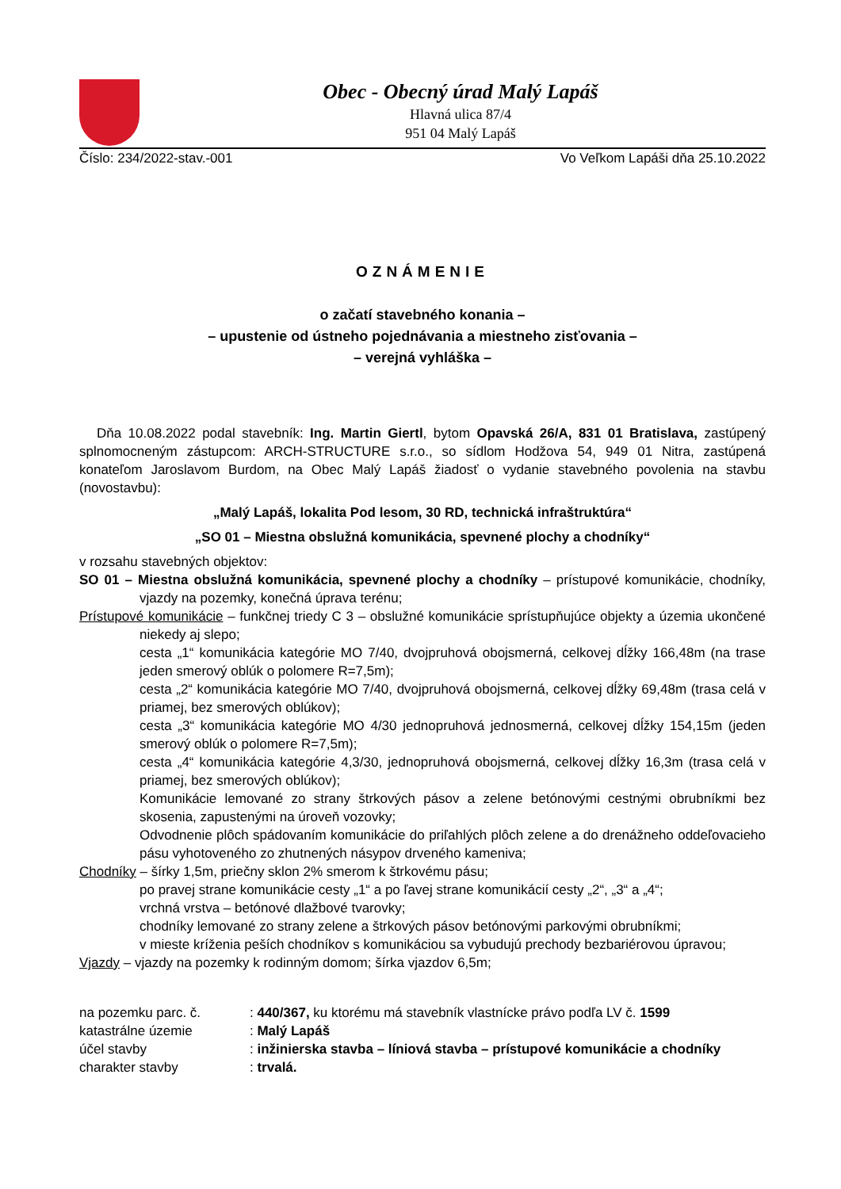Obec - Obecný úrad Malý Lapáš
Hlavná ulica 87/4
951 04 Malý Lapáš
Číslo: 234/2022-stav.-001 Vo Veľkom Lapáši dňa 25.10.2022
OZNÁMENIE
o začatí stavebného konania –
– upustenie od ústneho pojednávania a miestneho zisťovania –
– verejná vyhláška –
Dňa 10.08.2022 podal stavebník: Ing. Martin Giertl, bytom Opavská 26/A, 831 01 Bratislava, zastúpený splnomocneným zástupcom: ARCH-STRUCTURE s.r.o., so sídlom Hodžova 54, 949 01 Nitra, zastúpená konateľom Jaroslavom Burdom, na Obec Malý Lapáš žiadosť o vydanie stavebného povolenia na stavbu (novostavbu):
„Malý Lapáš, lokalita Pod lesom, 30 RD, technická infraštruktúra“
„SO 01 – Miestna obslužná komunikácia, spevnené plochy a chodníky“
v rozsahu stavebných objektov:
SO 01 – Miestna obslužná komunikácia, spevnené plochy a chodníky – prístupové komunikácie, chodníky, vjazdy na pozemky, konečná úprava terénu;
Prístupové komunikácie – funkčnej triedy C 3 – obslužné komunikácie sprístupňujúce objekty a územia ukončené niekedy aj slepo;
cesta „1“ komunikácia kategórie MO 7/40, dvojpruhová obojsmerná, celkovej dĺžky 166,48m (na trase jeden smerový oblúk o polomere R=7,5m);
cesta „2“ komunikácia kategórie MO 7/40, dvojpruhová obojsmerná, celkovej dĺžky 69,48m (trasa celá v priamej, bez smerových oblúkov);
cesta „3“ komunikácia kategórie MO 4/30 jednopruhová jednosmerná, celkovej dĺžky 154,15m (jeden smerový oblúk o polomere R=7,5m);
cesta „4“ komunikácia kategórie 4,3/30, jednopruhová obojsmerná, celkovej dĺžky 16,3m (trasa celá v priamej, bez smerových oblúkov);
Komunikácie lemované zo strany štrkových pásov a zelene betónovými cestnými obrubníkmi bez skosenia, zapustenými na úroveň vozovky;
Odvodnenie plôch spádovaním komunikácie do priľahlých plôch zelene a do drenážneho oddeľovacieho pásu vyhotoveného zo zhutnených násypov drveného kameniva;
Chodníky – šírky 1,5m, priečny sklon 2% smerom k štrkovému pásu;
po pravej strane komunikácie cesty „1“ a po ľavej strane komunikácií cesty „2“, „3“ a „4“;
vrchná vrstva – betónové dlažbové tvarovky;
chodníky lemované zo strany zelene a štrkových pásov betónovými parkovými obrubníkmi;
v mieste kríženia peších chodníkov s komunikáciou sa vybudujú prechody bezbariérovou úpravou;
Vjazdy – vjazdy na pozemky k rodinným domom; šírka vjazdov 6,5m;
| na pozemku parc. č. | : 440/367, ku ktorému má stavebník vlastnícke právo podľa LV č. 1599 |
| katastrálne územie | : Malý Lapáš |
| účel stavby | : inžinierska stavba – líniová stavba – prístupové komunikácie a chodníky |
| charakter stavby | : trvalá. |